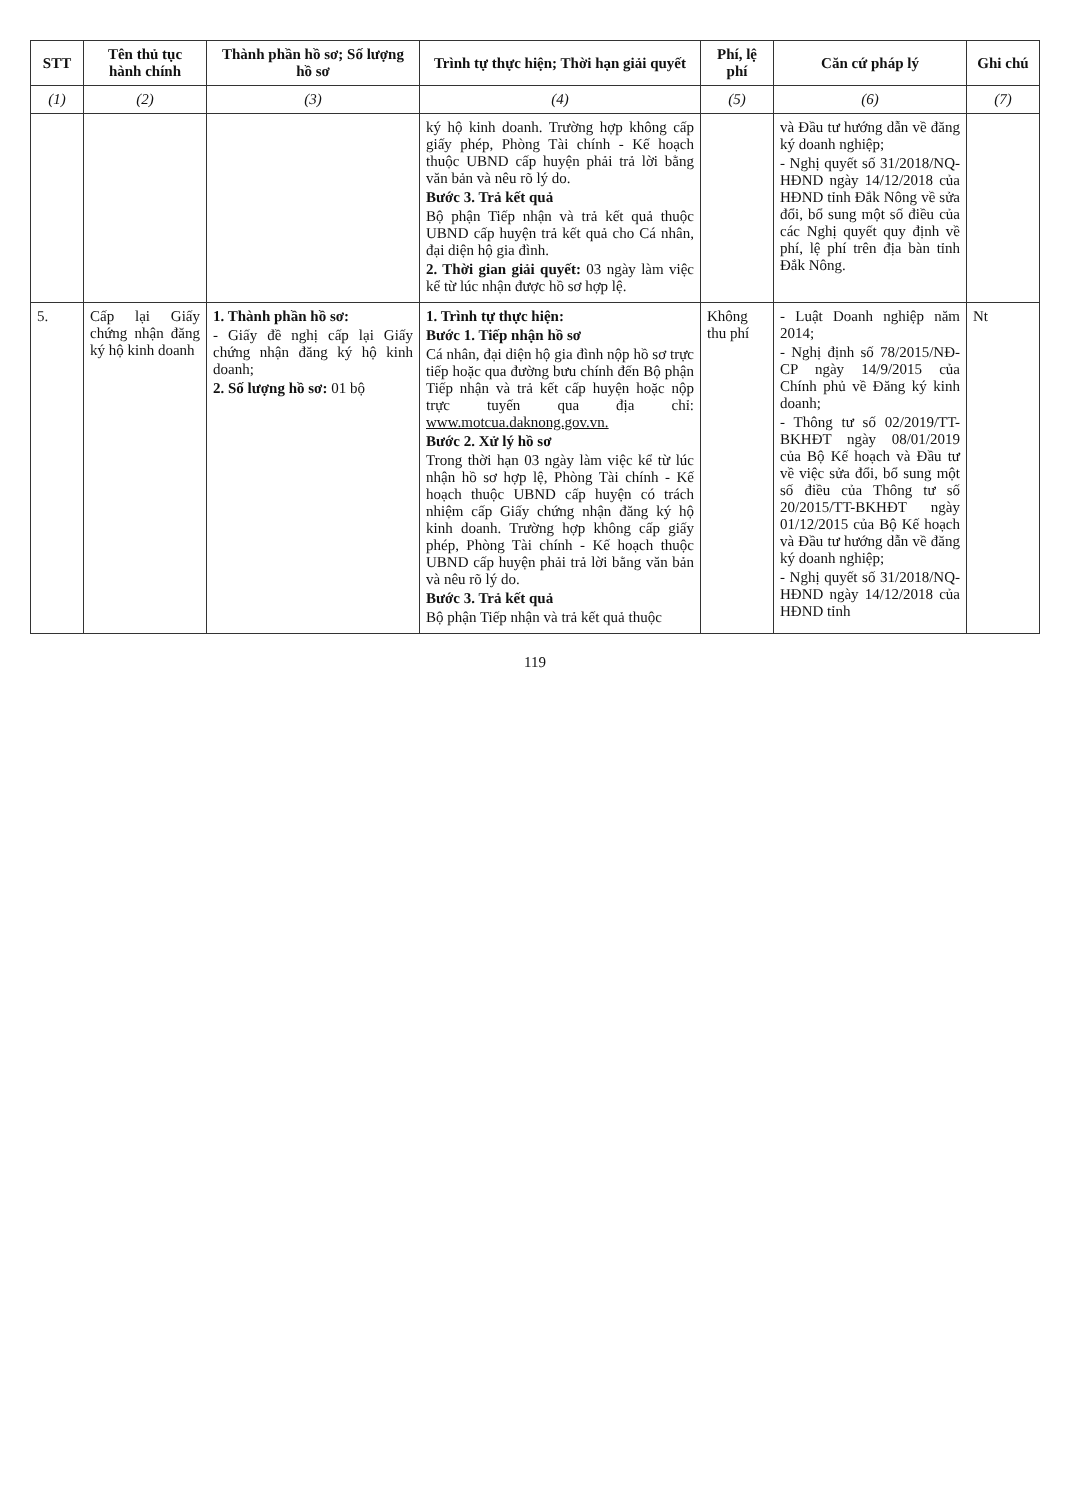| STT | Tên thủ tục hành chính | Thành phần hồ sơ; Số lượng hồ sơ | Trình tự thực hiện; Thời hạn giải quyết | Phí, lệ phí | Căn cứ pháp lý | Ghi chú |
| --- | --- | --- | --- | --- | --- | --- |
| (1) | (2) | (3) | (4) | (5) | (6) | (7) |
| | | | ký hộ kinh doanh. Trường hợp không cấp giấy phép, Phòng Tài chính - Kế hoạch thuộc UBND cấp huyện phải trả lời bằng văn bản và nêu rõ lý do. Bước 3. Trả kết quả Bộ phận Tiếp nhận và trả kết quả thuộc UBND cấp huyện trả kết quả cho Cá nhân, đại diện hộ gia đình. 2. Thời gian giải quyết: 03 ngày làm việc kể từ lúc nhận được hồ sơ hợp lệ. | | và Đầu tư hướng dẫn về đăng ký doanh nghiệp; - Nghị quyết số 31/2018/NQ-HĐND ngày 14/12/2018 của HĐND tỉnh Đắk Nông về sửa đổi, bổ sung một số điều của các Nghị quyết quy định về phí, lệ phí trên địa bàn tỉnh Đắk Nông. | |
| 5. | Cấp lại Giấy chứng nhận đăng ký hộ kinh doanh | 1. Thành phần hồ sơ: - Giấy đề nghị cấp lại Giấy chứng nhận đăng ký hộ kinh doanh; 2. Số lượng hồ sơ: 01 bộ | 1. Trình tự thực hiện: Bước 1. Tiếp nhận hồ sơ Cá nhân, đại diện hộ gia đình nộp hồ sơ trực tiếp hoặc qua đường bưu chính đến Bộ phận Tiếp nhận và trả kết cấp huyện hoặc nộp trực tuyến qua địa chỉ: www.motcua.daknong.gov.vn. Bước 2. Xử lý hồ sơ Trong thời hạn 03 ngày làm việc kể từ lúc nhận hồ sơ hợp lệ, Phòng Tài chính - Kế hoạch thuộc UBND cấp huyện có trách nhiệm cấp Giấy chứng nhận đăng ký hộ kinh doanh. Trường hợp không cấp giấy phép, Phòng Tài chính - Kế hoạch thuộc UBND cấp huyện phải trả lời bằng văn bản và nêu rõ lý do. Bước 3. Trả kết quả Bộ phận Tiếp nhận và trả kết quả thuộc | Không thu phí | - Luật Doanh nghiệp năm 2014; - Nghị định số 78/2015/NĐ-CP ngày 14/9/2015 của Chính phủ về Đăng ký kinh doanh; - Thông tư số 02/2019/TT-BKHĐT ngày 08/01/2019 của Bộ Kế hoạch và Đầu tư về việc sửa đổi, bổ sung một số điều của Thông tư số 20/2015/TT-BKHĐT ngày 01/12/2015 của Bộ Kế hoạch và Đầu tư hướng dẫn về đăng ký doanh nghiệp; - Nghị quyết số 31/2018/NQ-HĐND ngày 14/12/2018 của HĐND tỉnh | Nt |
119